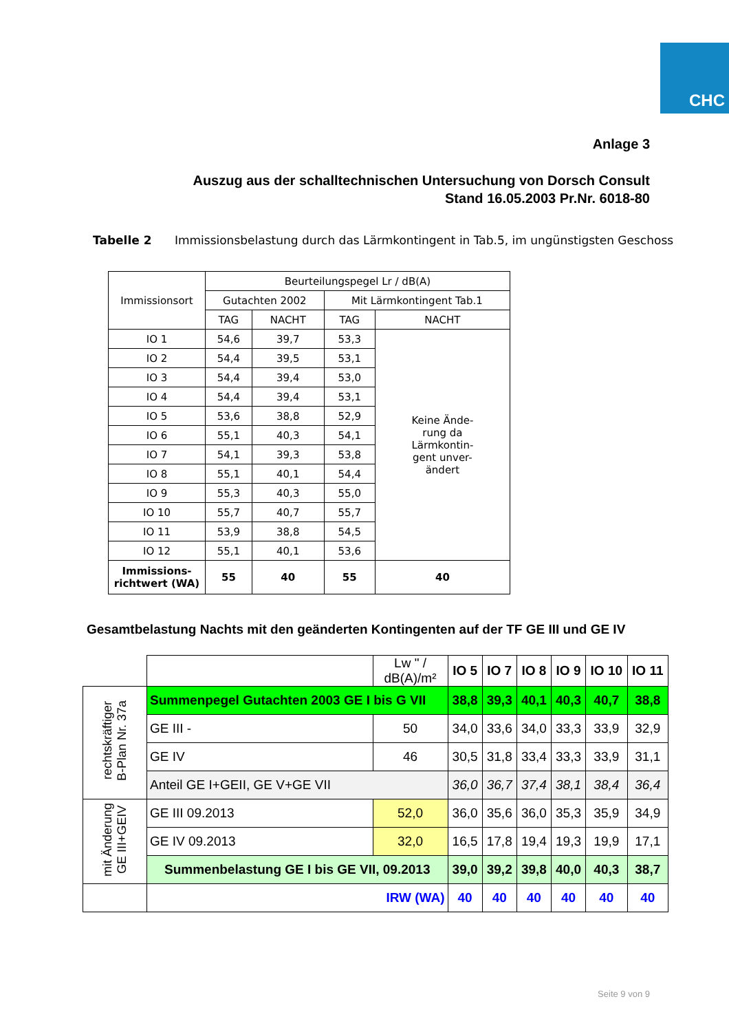CHC
Anlage 3
Auszug aus der schalltechnischen Untersuchung von Dorsch Consult
Stand 16.05.2003 Pr.Nr. 6018-80
Tabelle 2 Immissionsbelastung durch das Lärmkontingent in Tab.5, im ungünstigsten Geschoss
| Immissionsort | Beurteilungspegel Lr / dB(A) | | | |
| --- | --- | --- | --- | --- |
| | Gutachten 2002 | | Mit Lärmkontingent Tab.1 | |
| | TAG | NACHT | TAG | NACHT |
| IO 1 | 54,6 | 39,7 | 53,3 | Keine Ände- rung da Lärmkontin- gent unver- ändert |
| IO 2 | 54,4 | 39,5 | 53,1 | |
| IO 3 | 54,4 | 39,4 | 53,0 | |
| IO 4 | 54,4 | 39,4 | 53,1 | |
| IO 5 | 53,6 | 38,8 | 52,9 | |
| IO 6 | 55,1 | 40,3 | 54,1 | |
| IO 7 | 54,1 | 39,3 | 53,8 | |
| IO 8 | 55,1 | 40,1 | 54,4 | |
| IO 9 | 55,3 | 40,3 | 55,0 | |
| IO 10 | 55,7 | 40,7 | 55,7 | |
| IO 11 | 53,9 | 38,8 | 54,5 | |
| IO 12 | 55,1 | 40,1 | 53,6 | |
| Immissions- richtwert (WA) | 55 | 40 | 55 | 40 |
Gesamtbelastung Nachts mit den geänderten Kontingenten auf der TF GE III und GE IV
| | | Lw " / dB(A)/m² | IO 5 | IO 7 | IO 8 | IO 9 | IO 10 | IO 11 |
| --- | --- | --- | --- | --- | --- | --- | --- | --- |
| rechtskräftiger B-Plan Nr. 37a | Summenpegel Gutachten 2003 GE I bis G VII | | 38,8 | 39,3 | 40,1 | 40,3 | 40,7 | 38,8 |
| | GE III - | 50 | 34,0 | 33,6 | 34,0 | 33,3 | 33,9 | 32,9 |
| | GE IV | 46 | 30,5 | 31,8 | 33,4 | 33,3 | 33,9 | 31,1 |
| | Anteil GE I+GEII, GE V+GE VII | | 36,0 | 36,7 | 37,4 | 38,1 | 38,4 | 36,4 |
| mit Änderung GE III+GEIV | GE III 09.2013 | 52,0 | 36,0 | 35,6 | 36,0 | 35,3 | 35,9 | 34,9 |
| | GE IV 09.2013 | 32,0 | 16,5 | 17,8 | 19,4 | 19,3 | 19,9 | 17,1 |
| | Summenbelastung GE I bis GE VII, 09.2013 | | 39,0 | 39,2 | 39,8 | 40,0 | 40,3 | 38,7 |
| | IRW (WA) | | 40 | 40 | 40 | 40 | 40 | 40 |
Seite 9 von 9